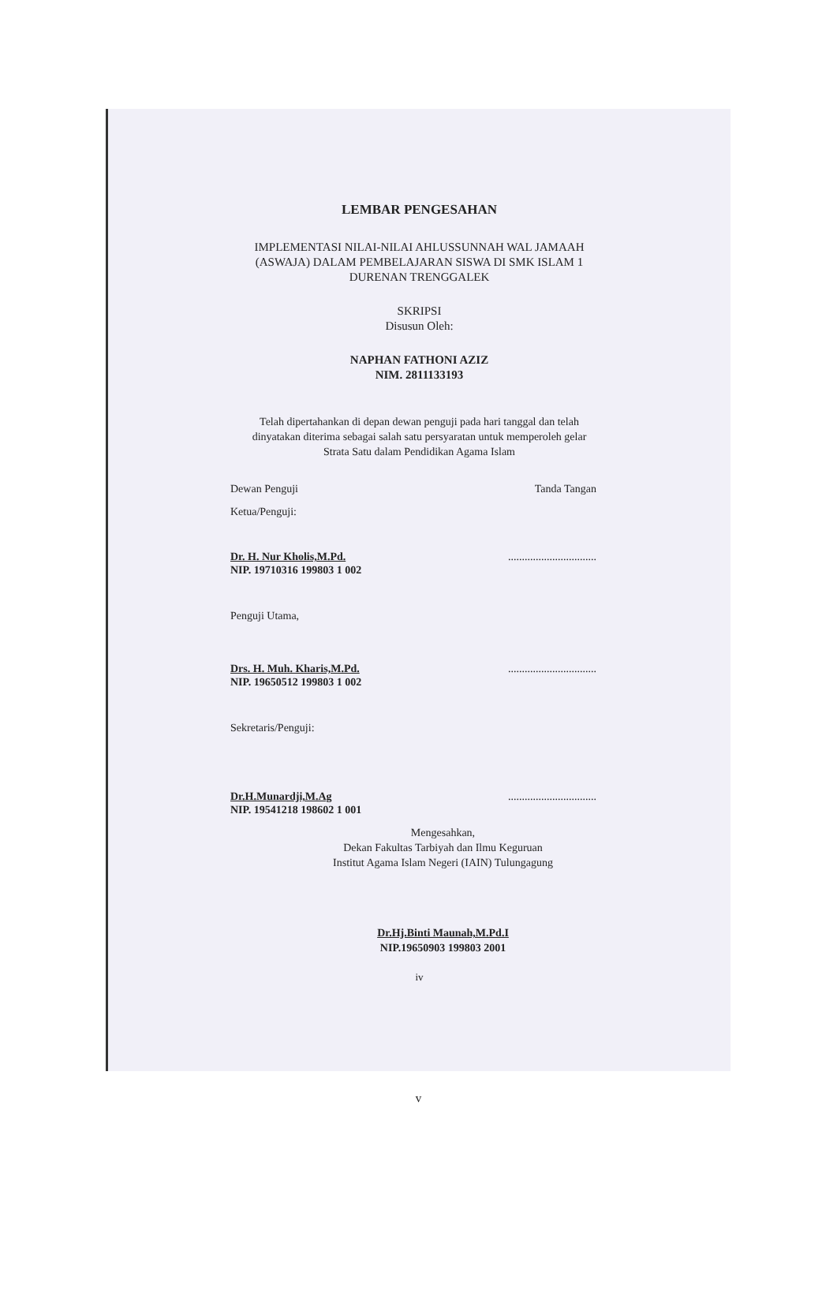LEMBAR PENGESAHAN
IMPLEMENTASI NILAI-NILAI AHLUSSUNNAH WAL JAMAAH
(ASWAJA) DALAM PEMBELAJARAN SISWA DI SMK ISLAM 1
DURENAN TRENGGALEK
SKRIPSI
Disusun Oleh:
NAPHAN FATHONI AZIZ
NIM. 2811133193
Telah dipertahankan di depan dewan penguji pada hari tanggal dan telah
dinyatakan diterima sebagai salah satu persyaratan untuk memperoleh gelar
Strata Satu dalam Pendidikan Agama Islam
Dewan Penguji Tanda Tangan
Ketua/Penguji:
Dr. H. Nur Kholis,M.Pd.................................
NIP. 19710316 199803 1 002
Penguji Utama,
Drs. H. Muh. Kharis,M.Pd.................................
NIP. 19650512 199803 1 002
Sekretaris/Penguji:
Dr.H.Munardji,M.Ag................................
NIP. 19541218 198602 1 001
Mengesahkan,
Dekan Fakultas Tarbiyah dan Ilmu Keguruan
Institut Agama Islam Negeri (IAIN) Tulungagung
Dr.Hj.Binti Maunah,M.Pd.I
NIP.19650903 199803 2001
iv
v